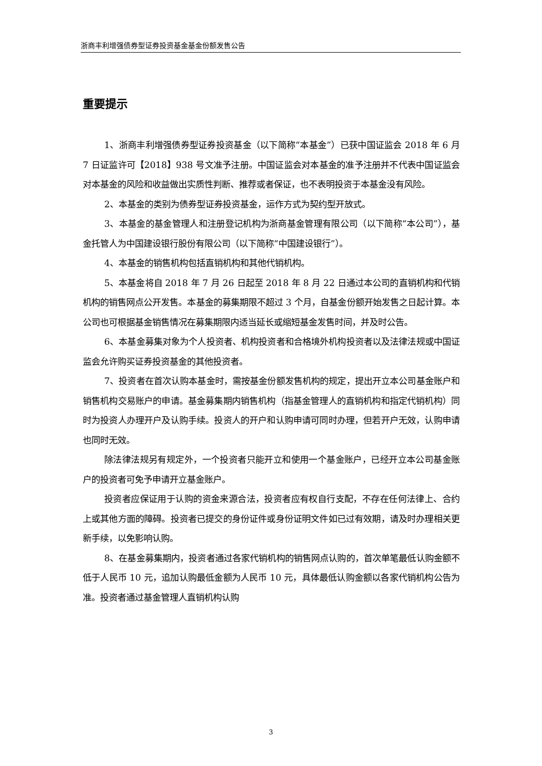浙商丰利增强债券型证券投资基金基金份额发售公告
重要提示
1、浙商丰利增强债券型证券投资基金（以下简称“本基金”）已获中国证监会 2018 年 6 月 7 日证监许可【2018】938 号文准予注册。中国证监会对本基金的准予注册并不代表中国证监会对本基金的风险和收益做出实质性判断、推荐或者保证，也不表明投资于本基金没有风险。
2、本基金的类别为债券型证券投资基金，运作方式为契约型开放式。
3、本基金的基金管理人和注册登记机构为浙商基金管理有限公司（以下简称“本公司”），基金托管人为中国建设银行股份有限公司（以下简称“中国建设银行”）。
4、本基金的销售机构包括直销机构和其他代销机构。
5、本基金将自 2018 年 7 月 26 日起至 2018 年 8 月 22 日通过本公司的直销机构和代销机构的销售网点公开发售。本基金的募集期限不超过 3 个月，自基金份额开始发售之日起计算。本公司也可根据基金销售情况在募集期限内适当延长或缩短基金发售时间，并及时公告。
6、本基金募集对象为个人投资者、机构投资者和合格境外机构投资者以及法律法规或中国证监会允许购买证券投资基金的其他投资者。
7、投资者在首次认购本基金时，需按基金份额发售机构的规定，提出开立本公司基金账户和销售机构交易账户的申请。基金募集期内销售机构（指基金管理人的直销机构和指定代销机构）同时为投资人办理开户及认购手续。投资人的开户和认购申请可同时办理，但若开户无效，认购申请也同时无效。
除法律法规另有规定外，一个投资者只能开立和使用一个基金账户，已经开立本公司基金账户的投资者可免予申请开立基金账户。
投资者应保证用于认购的资金来源合法，投资者应有权自行支配，不存在任何法律上、合约上或其他方面的障碍。投资者已提交的身份证件或身份证明文件如已过有效期，请及时办理相关更新手续，以免影响认购。
8、在基金募集期内，投资者通过各家代销机构的销售网点认购的，首次单笔最低认购金额不低于人民币 10 元，追加认购最低金额为人民币 10 元，具体最低认购金额以各家代销机构公告为准。投资者通过基金管理人直销机构认购
3